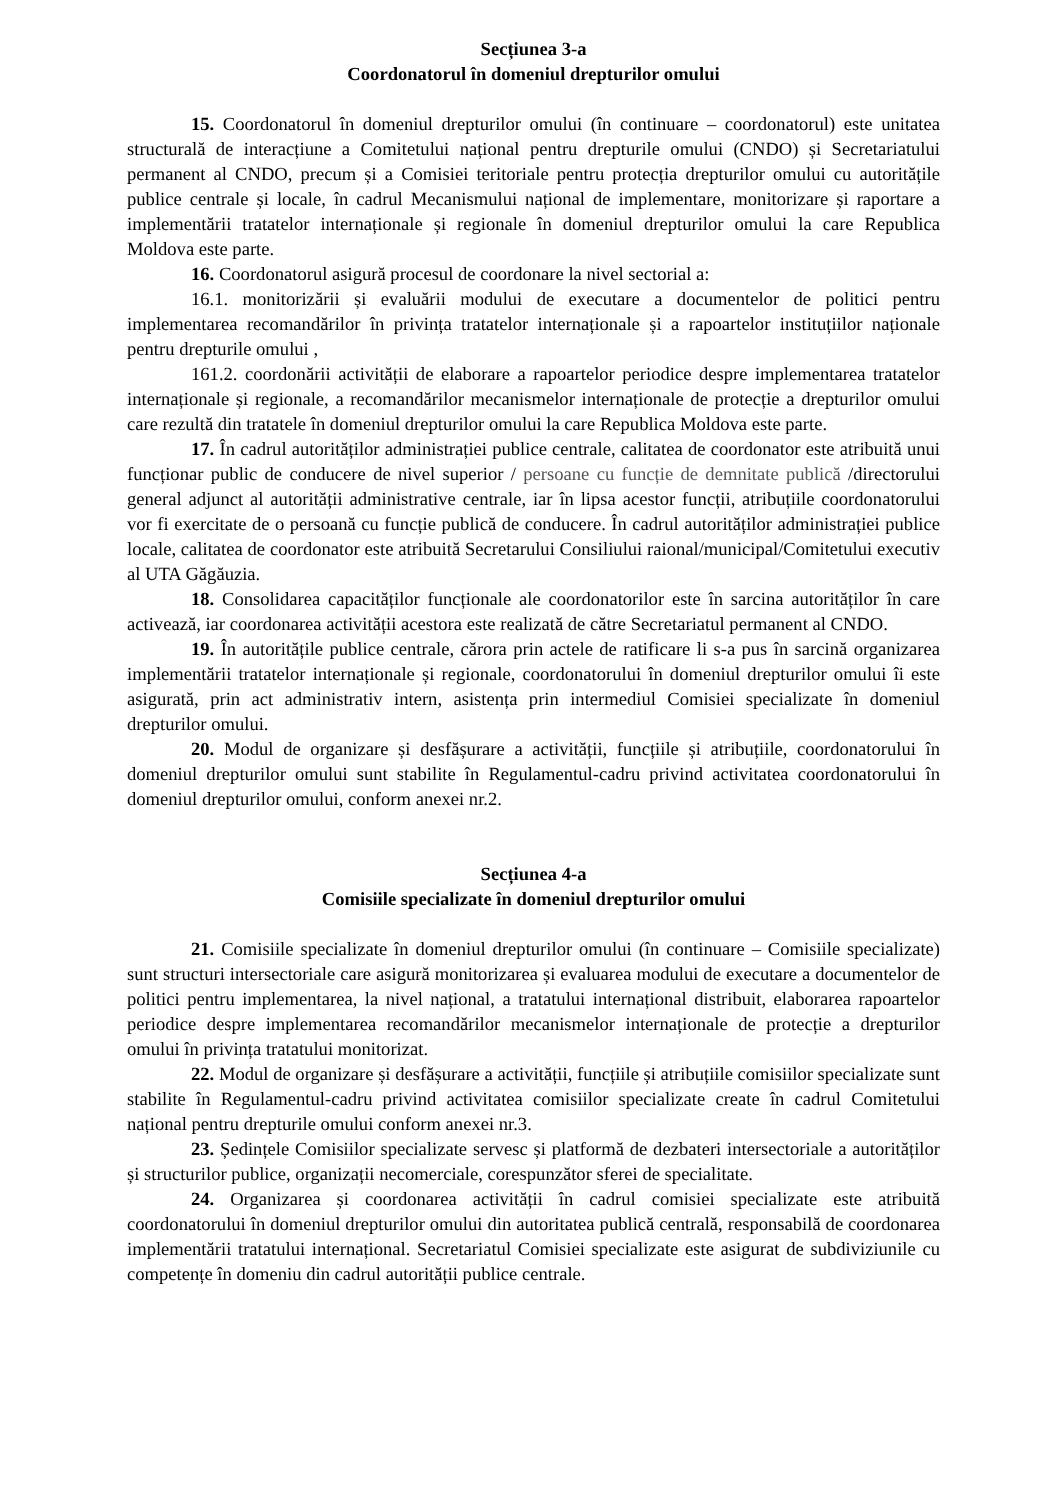Secțiunea 3-a
Coordonatorul în domeniul drepturilor omului
15. Coordonatorul în domeniul drepturilor omului (în continuare – coordonatorul) este unitatea structurală de interacțiune a Comitetului național pentru drepturile omului (CNDO) și Secretariatului permanent al CNDO, precum și a Comisiei teritoriale pentru protecția drepturilor omului cu autoritățile publice centrale și locale, în cadrul Mecanismului național de implementare, monitorizare și raportare a implementării tratatelor internaționale și regionale în domeniul drepturilor omului la care Republica Moldova este parte.
16. Coordonatorul asigură procesul de coordonare la nivel sectorial a:
16.1. monitorizării și evaluării modului de executare a documentelor de politici pentru implementarea recomandărilor în privința tratatelor internaționale și a rapoartelor instituțiilor naționale pentru drepturile omului ,
161.2. coordonării activității de elaborare a rapoartelor periodice despre implementarea tratatelor internaționale și regionale, a recomandărilor mecanismelor internaționale de protecție a drepturilor omului care rezultă din tratatele în domeniul drepturilor omului la care Republica Moldova este parte.
17. În cadrul autorităților administrației publice centrale, calitatea de coordonator este atribuită unui funcționar public de conducere de nivel superior / persoane cu funcție de demnitate publică /directorului general adjunct al autorității administrative centrale, iar în lipsa acestor funcții, atribuțiile coordonatorului vor fi exercitate de o persoană cu funcție publică de conducere. În cadrul autorităților administrației publice locale, calitatea de coordonator este atribuită Secretarului Consiliului raional/municipal/Comitetului executiv al UTA Găgăuzia.
18. Consolidarea capacităților funcționale ale coordonatorilor este în sarcina autorităților în care activează, iar coordonarea activității acestora este realizată de către Secretariatul permanent al CNDO.
19. În autoritățile publice centrale, cărora prin actele de ratificare li s-a pus în sarcină organizarea implementării tratatelor internaționale și regionale, coordonatorului în domeniul drepturilor omului îi este asigurată, prin act administrativ intern, asistența prin intermediul Comisiei specializate în domeniul drepturilor omului.
20. Modul de organizare și desfășurare a activității, funcțiile și atribuțiile, coordonatorului în domeniul drepturilor omului sunt stabilite în Regulamentul-cadru privind activitatea coordonatorului în domeniul drepturilor omului, conform anexei nr.2.
Secțiunea 4-a
Comisiile specializate în domeniul drepturilor omului
21. Comisiile specializate în domeniul drepturilor omului (în continuare – Comisiile specializate) sunt structuri intersectoriale care asigură monitorizarea și evaluarea modului de executare a documentelor de politici pentru implementarea, la nivel național, a tratatului internațional distribuit, elaborarea rapoartelor periodice despre implementarea recomandărilor mecanismelor internaționale de protecție a drepturilor omului în privința tratatului monitorizat.
22. Modul de organizare și desfășurare a activității, funcțiile și atribuțiile comisiilor specializate sunt stabilite în Regulamentul-cadru privind activitatea comisiilor specializate create în cadrul Comitetului național pentru drepturile omului conform anexei nr.3.
23. Ședințele Comisiilor specializate servesc și platformă de dezbateri intersectoriale a autorităților și structurilor publice, organizații necomerciale, corespunzător sferei de specialitate.
24. Organizarea și coordonarea activității în cadrul comisiei specializate este atribuită coordonatorului în domeniul drepturilor omului din autoritatea publică centrală, responsabilă de coordonarea implementării tratatului internațional. Secretariatul Comisiei specializate este asigurat de subdiviziunile cu competențe în domeniu din cadrul autorității publice centrale.